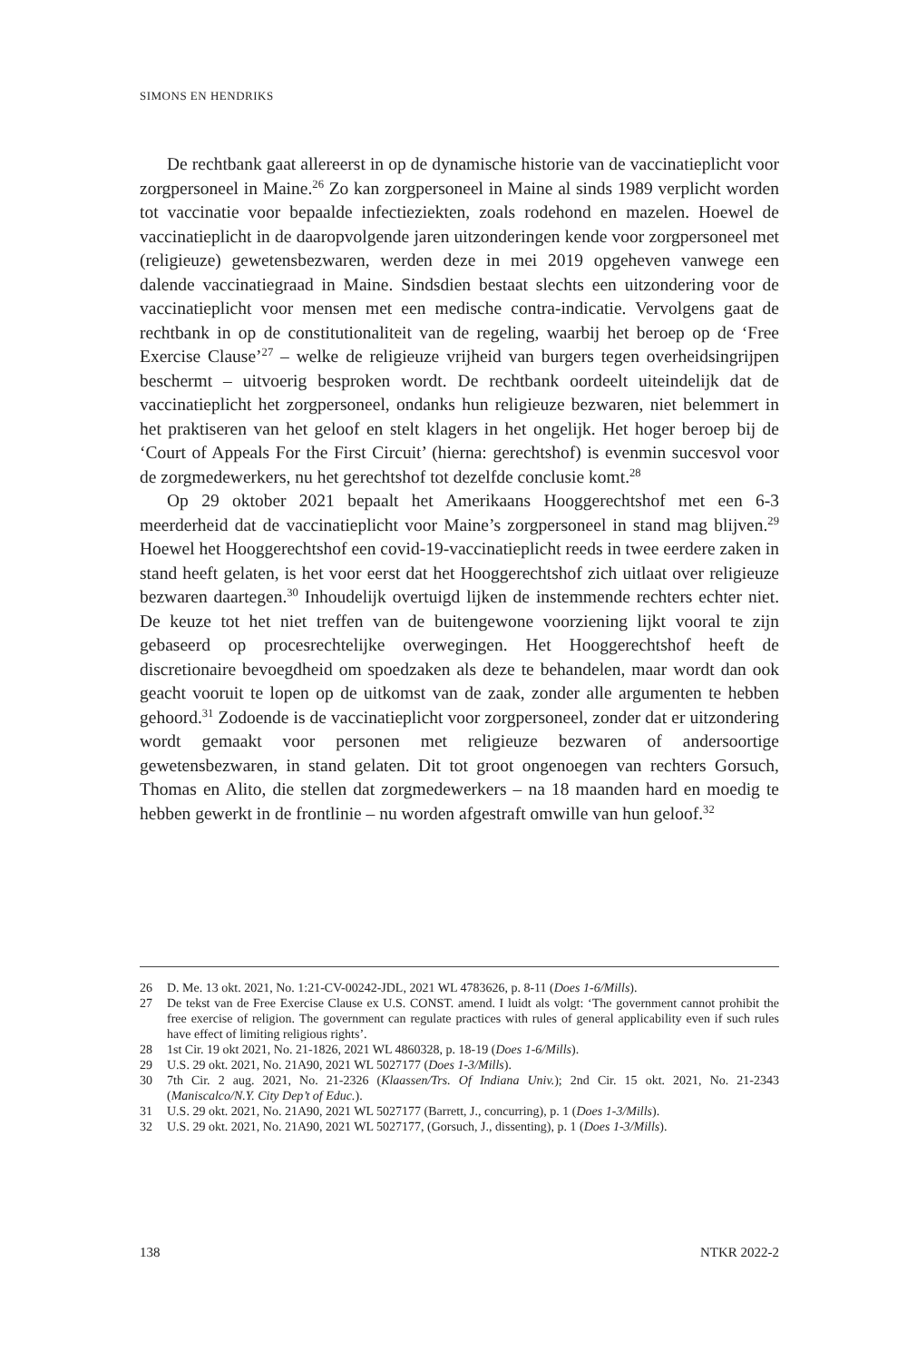SIMONS EN HENDRIKS
De rechtbank gaat allereerst in op de dynamische historie van de vaccinatieplicht voor zorgpersoneel in Maine.<sup>26</sup> Zo kan zorgpersoneel in Maine al sinds 1989 verplicht worden tot vaccinatie voor bepaalde infectieziekten, zoals rodehond en mazelen. Hoewel de vaccinatieplicht in de daaropvolgende jaren uitzonderingen kende voor zorgpersoneel met (religieuze) gewetensbezwaren, werden deze in mei 2019 opgeheven vanwege een dalende vaccinatiegraad in Maine. Sindsdien bestaat slechts een uitzondering voor de vaccinatieplicht voor mensen met een medische contra-indicatie. Vervolgens gaat de rechtbank in op de constitutionaliteit van de regeling, waarbij het beroep op de ‘Free Exercise Clause’<sup>27</sup> – welke de religieuze vrijheid van burgers tegen overheidsingrijpen beschermt – uitvoerig besproken wordt. De rechtbank oordeelt uiteindelijk dat de vaccinatieplicht het zorgpersoneel, ondanks hun religieuze bezwaren, niet belemmert in het praktiseren van het geloof en stelt klagers in het ongelijk. Het hoger beroep bij de ‘Court of Appeals For the First Circuit’ (hierna: gerechtshof) is evenmin succesvol voor de zorgmedewerkers, nu het gerechtshof tot dezelfde conclusie komt.<sup>28</sup>
Op 29 oktober 2021 bepaalt het Amerikaans Hooggerechtshof met een 6-3 meerderheid dat de vaccinatieplicht voor Maine’s zorgpersoneel in stand mag blijven.<sup>29</sup> Hoewel het Hooggerechtshof een covid-19-vaccinatieplicht reeds in twee eerdere zaken in stand heeft gelaten, is het voor eerst dat het Hooggerechtshof zich uitlaat over religieuze bezwaren daartegen.<sup>30</sup> Inhoudelijk overtuigd lijken de instemmende rechters echter niet. De keuze tot het niet treffen van de buitengewone voorziening lijkt vooral te zijn gebaseerd op procesrechtelijke overwegingen. Het Hooggerechtshof heeft de discretionaire bevoegdheid om spoedzaken als deze te behandelen, maar wordt dan ook geacht vooruit te lopen op de uitkomst van de zaak, zonder alle argumenten te hebben gehoord.<sup>31</sup> Zodoende is de vaccinatieplicht voor zorgpersoneel, zonder dat er uitzondering wordt gemaakt voor personen met religieuze bezwaren of andersoortige gewetensbezwaren, in stand gelaten. Dit tot groot ongenoegen van rechters Gorsuch, Thomas en Alito, die stellen dat zorgmedewerkers – na 18 maanden hard en moedig te hebben gewerkt in de frontlinie – nu worden afgestraft omwille van hun geloof.<sup>32</sup>
26 D. Me. 13 okt. 2021, No. 1:21-CV-00242-JDL, 2021 WL 4783626, p. 8-11 (Does 1-6/Mills).
27 De tekst van de Free Exercise Clause ex U.S. CONST. amend. I luidt als volgt: ‘The government cannot prohibit the free exercise of religion. The government can regulate practices with rules of general applicability even if such rules have effect of limiting religious rights’.
28 1st Cir. 19 okt 2021, No. 21-1826, 2021 WL 4860328, p. 18-19 (Does 1-6/Mills).
29 U.S. 29 okt. 2021, No. 21A90, 2021 WL 5027177 (Does 1-3/Mills).
30 7th Cir. 2 aug. 2021, No. 21-2326 (Klaassen/Trs. Of Indiana Univ.); 2nd Cir. 15 okt. 2021, No. 21-2343 (Maniscalco/N.Y. City Dep’t of Educ.).
31 U.S. 29 okt. 2021, No. 21A90, 2021 WL 5027177 (Barrett, J., concurring), p. 1 (Does 1-3/Mills).
32 U.S. 29 okt. 2021, No. 21A90, 2021 WL 5027177, (Gorsuch, J., dissenting), p. 1 (Does 1-3/Mills).
138 NTKR 2022-2